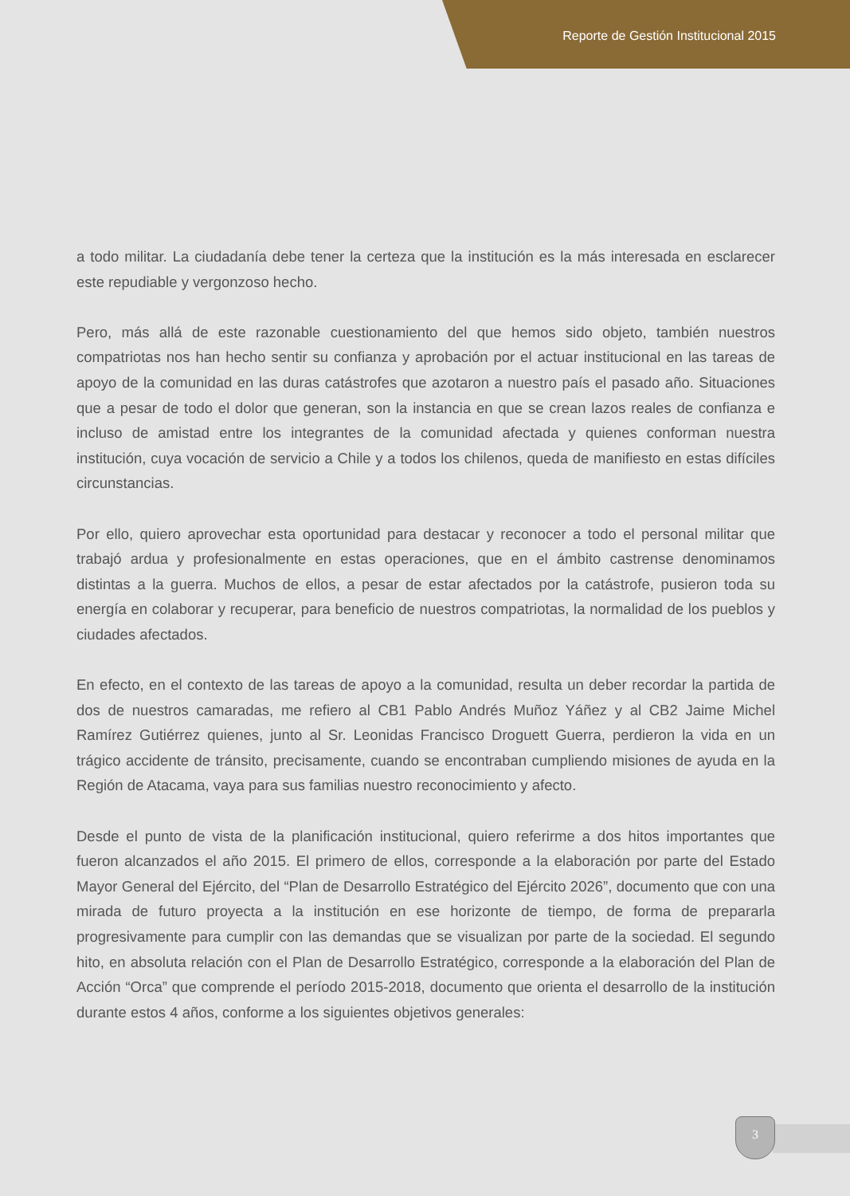Reporte de Gestión Institucional 2015
a todo militar. La ciudadanía debe tener la certeza que la institución es la más interesada en esclarecer este repudiable y vergonzoso hecho.
Pero, más allá de este razonable cuestionamiento del que hemos sido objeto, también nuestros compatriotas nos han hecho sentir su confianza y aprobación por el actuar institucional en las tareas de apoyo de la comunidad en las duras catástrofes que azotaron a nuestro país el pasado año. Situaciones que a pesar de todo el dolor que generan, son la instancia en que se crean lazos reales de confianza e incluso de amistad entre los integrantes de la comunidad afectada y quienes conforman nuestra institución, cuya vocación de servicio a Chile y a todos los chilenos, queda de manifiesto en estas difíciles circunstancias.
Por ello, quiero aprovechar esta oportunidad para destacar y reconocer a todo el personal militar que trabajó ardua y profesionalmente en estas operaciones, que en el ámbito castrense denominamos distintas a la guerra. Muchos de ellos, a pesar de estar afectados por la catástrofe, pusieron toda su energía en colaborar y recuperar, para beneficio de nuestros compatriotas, la normalidad de los pueblos y ciudades afectados.
En efecto, en el contexto de las tareas de apoyo a la comunidad, resulta un deber recordar la partida de dos de nuestros camaradas, me refiero al CB1 Pablo Andrés Muñoz Yáñez y al CB2 Jaime Michel Ramírez Gutiérrez quienes, junto al Sr. Leonidas Francisco Droguett Guerra, perdieron la vida en un trágico accidente de tránsito, precisamente, cuando se encontraban cumpliendo misiones de ayuda en la Región de Atacama, vaya para sus familias nuestro reconocimiento y afecto.
Desde el punto de vista de la planificación institucional, quiero referirme a dos hitos importantes que fueron alcanzados el año 2015. El primero de ellos, corresponde a la elaboración por parte del Estado Mayor General del Ejército, del “Plan de Desarrollo Estratégico del Ejército 2026”, documento que con una mirada de futuro proyecta a la institución en ese horizonte de tiempo, de forma de prepararla progresivamente para cumplir con las demandas que se visualizan por parte de la sociedad. El segundo hito, en absoluta relación con el Plan de Desarrollo Estratégico, corresponde a la elaboración del Plan de Acción “Orca” que comprende el período 2015-2018, documento que orienta el desarrollo de la institución durante estos 4 años, conforme a los siguientes objetivos generales:
3